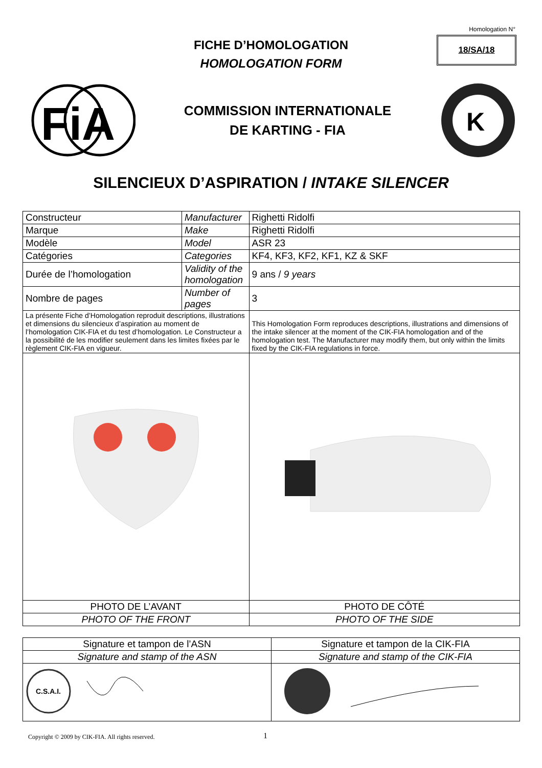Homologation N°
18/SA/18
FICHE D’HOMOLOGATION
HOMOLOGATION FORM
FiA
COMMISSION INTERNATIONALE
DE KARTING - FIA
K
SILENCIEUX D’ASPIRATION / INTAKE SILENCER
| Constructeur | Manufacturer | | Righetti Ridolfi |
| Marque | Make | | Righetti Ridolfi |
| Modèle | Model | | ASR 23 |
| Catégories | Categories | | KF4, KF3, KF2, KF1, KZ & SKF |
| Durée de l’homologation | Validity of the homologation | | 9 ans / 9 years |
| Nombre de pages | Number of pages | | 3 |
| La présente Fiche d’Homologation reproduit descriptions, illustrations et dimensions du silencieux d’aspiration au moment de l’homologation CIK-FIA et du test d’homologation. Le Constructeur a la possibilité de les modifier seulement dans les limites fixées par le règlement CIK-FIA en vigueur. | | This Homologation Form reproduces descriptions, illustrations and dimensions of the intake silencer at the moment of the CIK-FIA homologation and of the homologation test. The Manufacturer may modify them, but only within the limits fixed by the CIK-FIA regulations in force. | |
| PHOTO DE L’AVANT | | PHOTO DE CÔTÉ | |
| PHOTO OF THE FRONT | | PHOTO OF THE SIDE | |
| Signature et tampon de l’ASN | Signature et tampon de la CIK-FIA |
| Signature and stamp of the ASN | Signature and stamp of the CIK-FIA |
| C.S.A.I. | |
Copyright © 2009 by CIK-FIA. All rights reserved.
1